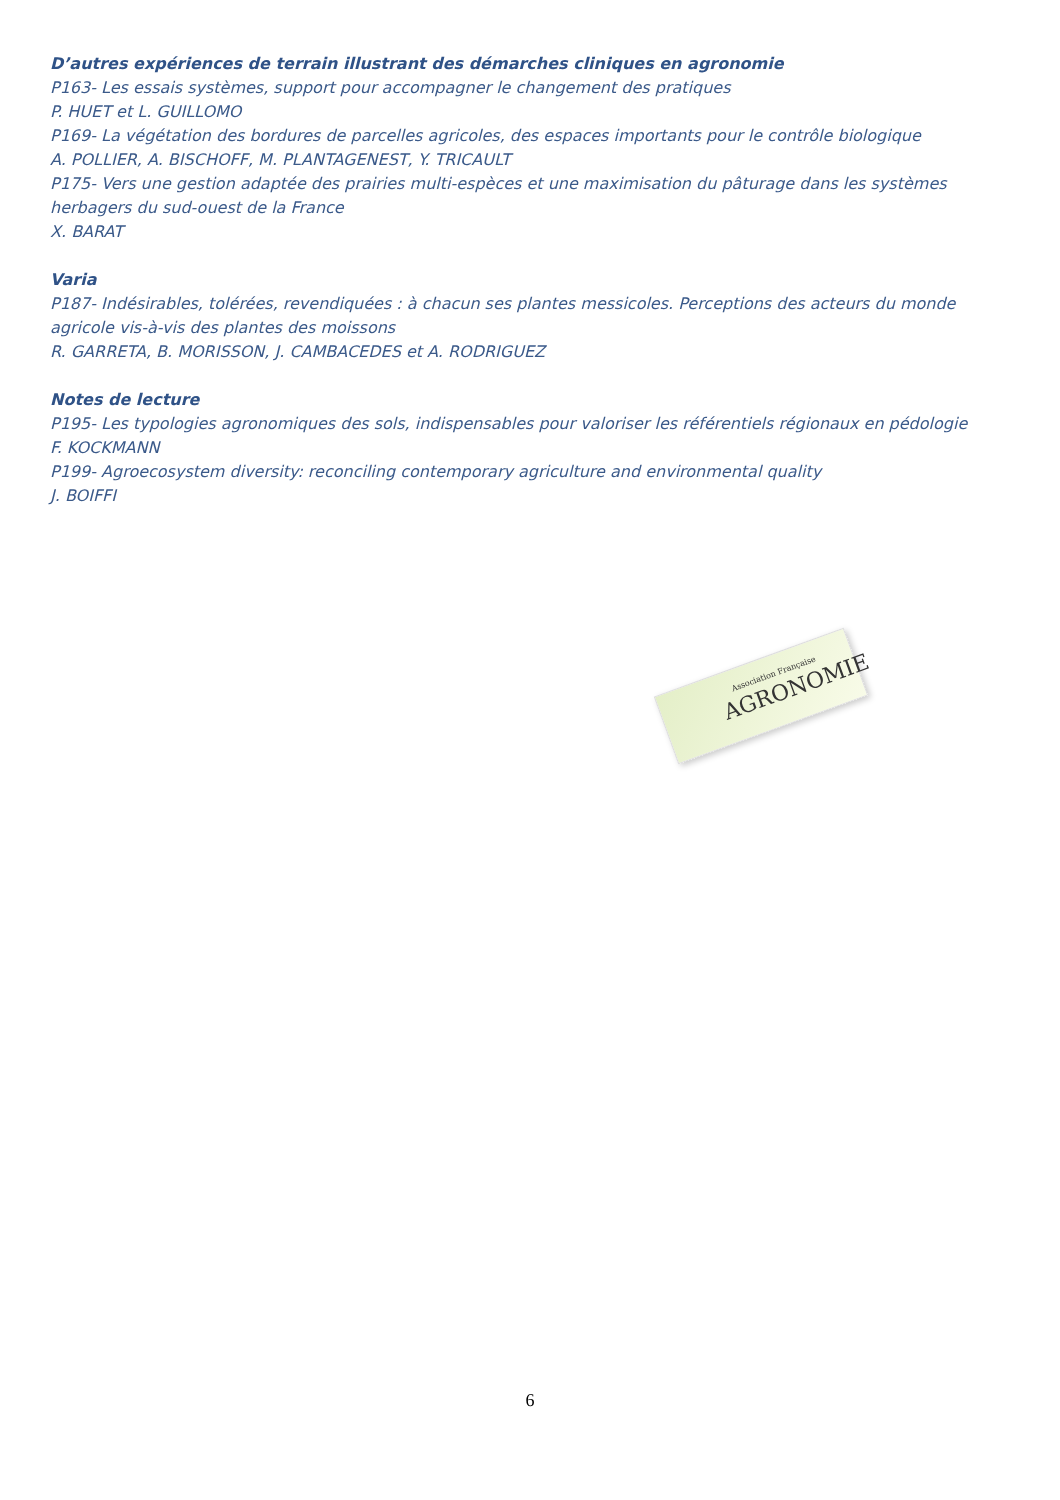D’autres expériences de terrain illustrant des démarches cliniques en agronomie
P163- Les essais systèmes, support pour accompagner le changement des pratiques
P. HUET et L. GUILLOMO
P169- La végétation des bordures de parcelles agricoles, des espaces importants pour le contrôle biologique
A. POLLIER, A. BISCHOFF, M. PLANTAGENEST, Y. TRICAULT
P175- Vers une gestion adaptée des prairies multi-espèces et une maximisation du pâturage dans les systèmes herbagers du sud-ouest de la France
X. BARAT
Varia
P187- Indésirables, tolérées, revendiquées : à chacun ses plantes messicoles. Perceptions des acteurs du monde agricole vis-à-vis des plantes des moissons
R. GARRETA, B. MORISSON, J. CAMBACEDES et A. RODRIGUEZ
Notes de lecture
P195- Les typologies agronomiques des sols, indispensables pour valoriser les référentiels régionaux en pédologie
F. KOCKMANN
P199- Agroecosystem diversity: reconciling contemporary agriculture and environmental quality
J. BOIFFI
Association Française
AGRONOMIE
6